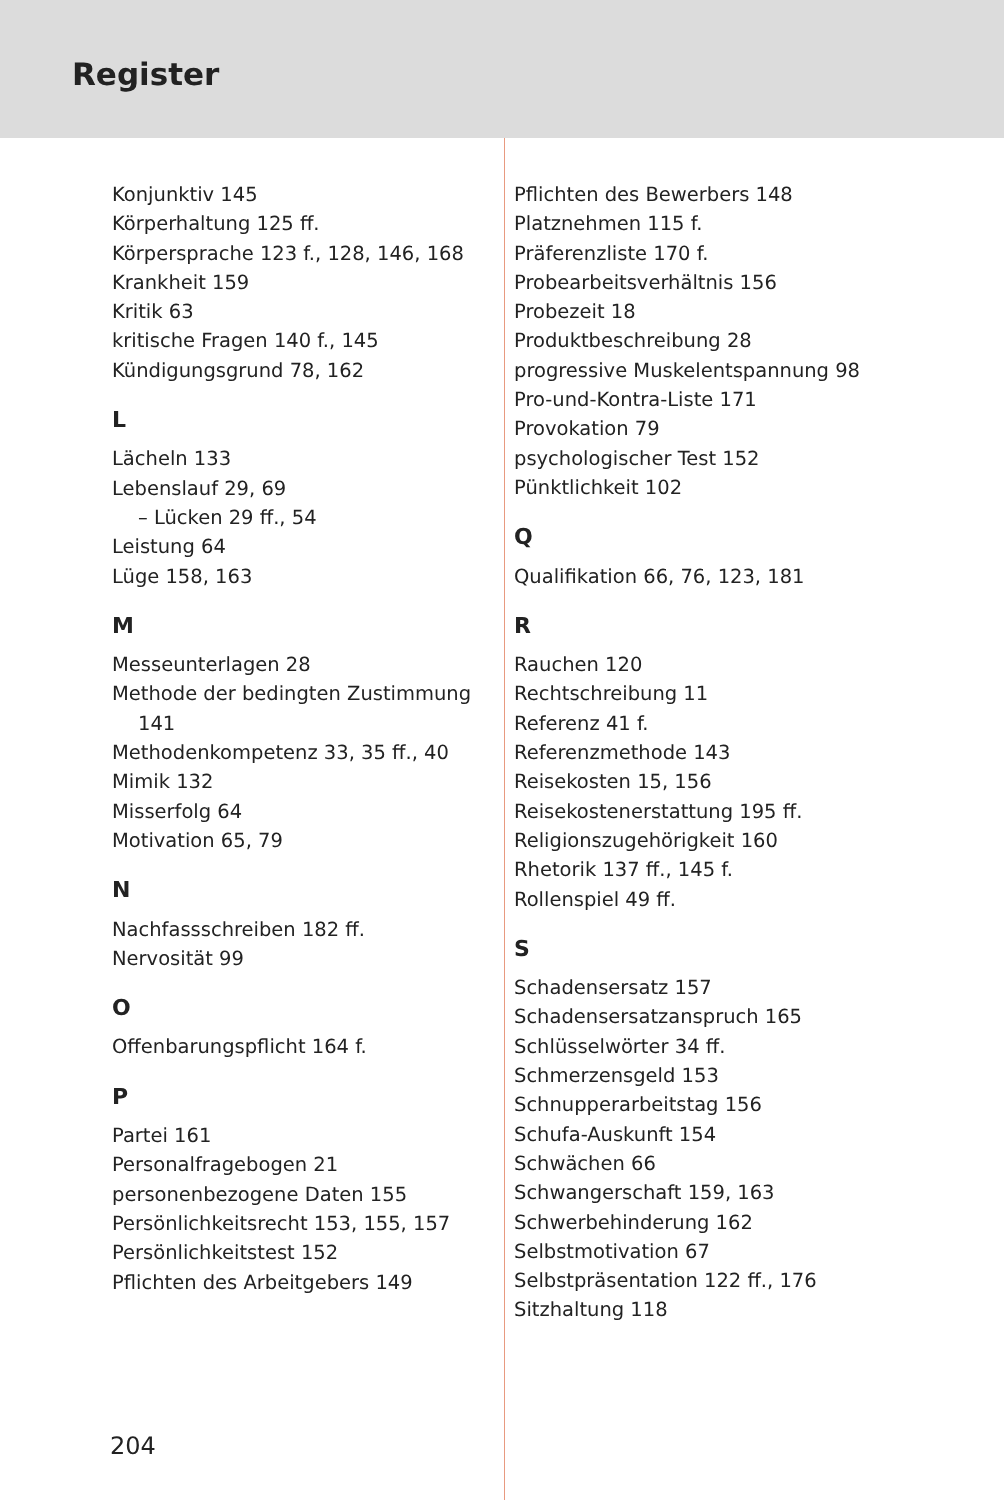Register
Konjunktiv 145
Körperhaltung 125 ff.
Körpersprache 123 f., 128, 146, 168
Krankheit 159
Kritik 63
kritische Fragen 140 f., 145
Kündigungsgrund 78, 162
L
Lächeln 133
Lebenslauf 29, 69
– Lücken 29 ff., 54
Leistung 64
Lüge 158, 163
M
Messeunterlagen 28
Methode der bedingten Zustimmung
141
Methodenkompetenz 33, 35 ff., 40
Mimik 132
Misserfolg 64
Motivation 65, 79
N
Nachfassschreiben 182 ff.
Nervosität 99
O
Offenbarungspflicht 164 f.
P
Partei 161
Personalfragebogen 21
personenbezogene Daten 155
Persönlichkeitsrecht 153, 155, 157
Persönlichkeitstest 152
Pflichten des Arbeitgebers 149
Pflichten des Bewerbers 148
Platznehmen 115 f.
Präferenzliste 170 f.
Probearbeitsverhältnis 156
Probezeit 18
Produktbeschreibung 28
progressive Muskelentspannung 98
Pro-und-Kontra-Liste 171
Provokation 79
psychologischer Test 152
Pünktlichkeit 102
Q
Qualifikation 66, 76, 123, 181
R
Rauchen 120
Rechtschreibung 11
Referenz 41 f.
Referenzmethode 143
Reisekosten 15, 156
Reisekostenerstattung 195 ff.
Religionszugehörigkeit 160
Rhetorik 137 ff., 145 f.
Rollenspiel 49 ff.
S
Schadensersatz 157
Schadensersatzanspruch 165
Schlüsselwörter 34 ff.
Schmerzensgeld 153
Schnupperarbeitstag 156
Schufa-Auskunft 154
Schwächen 66
Schwangerschaft 159, 163
Schwerbehinderung 162
Selbstmotivation 67
Selbstpräsentation 122 ff., 176
Sitzhaltung 118
204